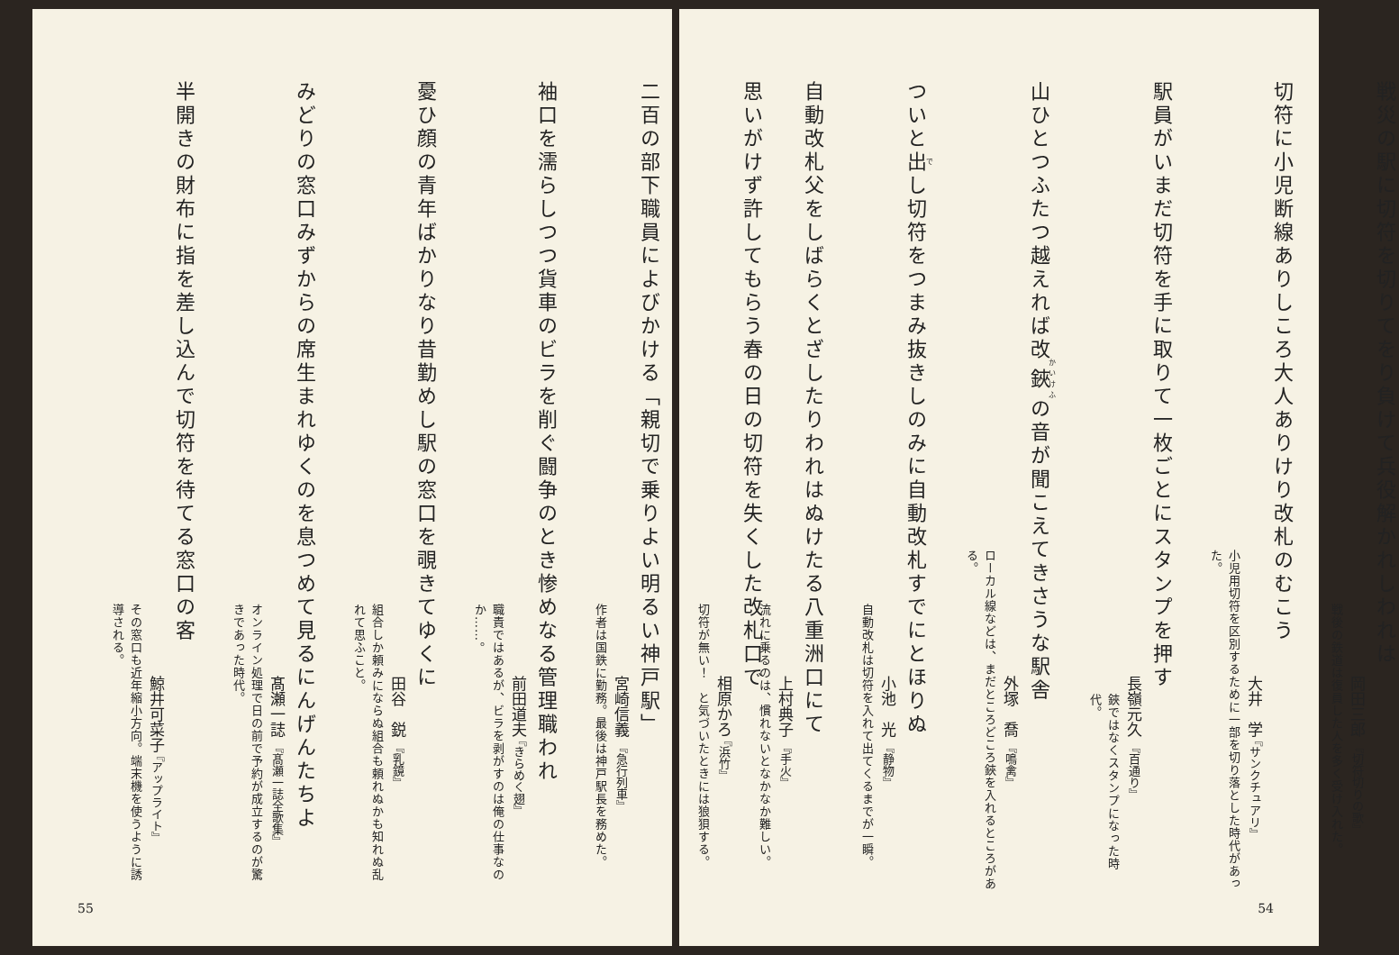戦災の駅に切符を切りてをり負けて兵役解かれしわれは
岡田三郎 『切符切りの歌』
戦後の鉄道は復員した人を多く受け入れた。
切符に小児断線ありしころ大人ありけり改札のむこう
大井　学 『サンクチュアリ』
小児用切符を区別するために一部を切り落とした時代があった。
駅員がいまだ切符を手に取りて一枚ごとにスタンプを押す
長嶺元久 『百通り』
鋏ではなくスタンプになった時代。
山ひとつふたつ越えれば改鋏の音が聞こえてきさうな駅舎
外塚　喬 『鳴禽』
ローカル線などは、まだところどころ鋏を入れるところがある。
ついと出し切符をつまみ抜きしのみに自動改札すでにとほりぬ
小池　光 『静物』
自動改札は切符を入れて出てくるまでが一瞬。
自動改札父をしばらくとざしたりわれはぬけたる八重洲口にて
上村典子 『手火』
流れに乗るのは、慣れないとなかなか難しい。
54
思いがけず許してもらう春の日の切符を失くした改札口で
相原かろ 『浜竹』
切符が無い！　と気づいたときには狼狽する。
二百の部下職員によびかける「親切で乗りよい明るい神戸駅」
宮崎信義 『急行列車』
作者は国鉄に勤務。最後は神戸駅長を務めた。
袖口を濡らしつつ貨車のビラを削ぐ闘争のとき惨めなる管理職われ
前田道夫 『きらめく翅』
職責ではあるが、ビラを剥がすのは俺の仕事なのか……。
憂ひ顔の青年ばかりなり昔勤めし駅の窓口を覗きてゆくに
田谷　鋭 『乳鏡』
組合しか頼みにならぬ組合も頼れぬかも知れぬ乱れて思ふこと。
みどりの窓口みずからの席生まれゆくのを息つめて見るにんげんたちよ
髙瀬一誌 『髙瀬一誌全歌集』
オンライン処理で日の前で予約が成立するのが驚きであった時代。
半開きの財布に指を差し込んで切符を待てる窓口の客
鯨井可菜子 『アップライト』
その窓口も近年縮小方向。端末機を使うように誘導される。
55